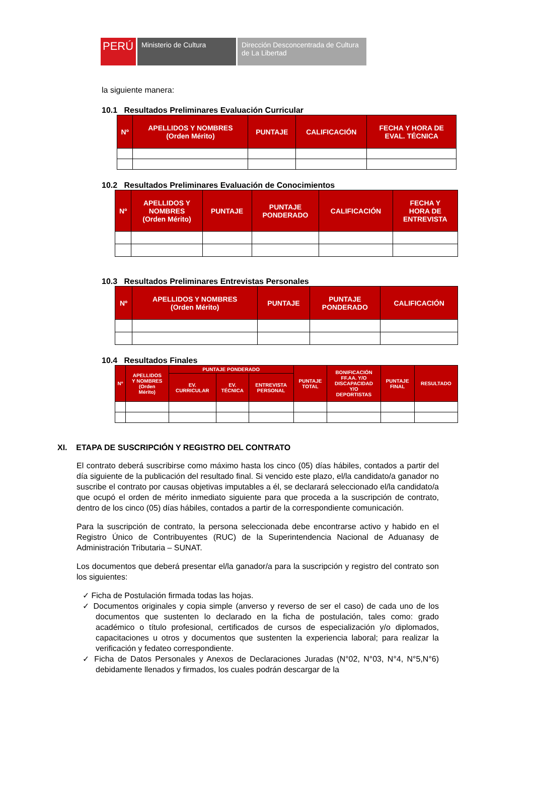PERÚ
Ministerio de Cultura Dirección Desconcentrada de Cultura de La Libertad
la siguiente manera:
10.1 Resultados Preliminares Evaluación Curricular
| Nº | APELLIDOS Y NOMBRES (Orden Mérito) | PUNTAJE | CALIFICACIÓN | FECHA Y HORA DE EVAL. TÉCNICA |
| --- | --- | --- | --- | --- |
10.2 Resultados Preliminares Evaluación de Conocimientos
| Nº | APELLIDOS Y NOMBRES (Orden Mérito) | PUNTAJE | PUNTAJE PONDERADO | CALIFICACIÓN | FECHA Y HORA DE ENTREVISTA |
| --- | --- | --- | --- | --- | --- |
10.3 Resultados Preliminares Entrevistas Personales
| Nº | APELLIDOS Y NOMBRES (Orden Mérito) | PUNTAJE | PUNTAJE PONDERADO | CALIFICACIÓN |
| --- | --- | --- | --- | --- |
10.4 Resultados Finales
| Nº | APELLIDOS Y NOMBRES (Orden Mérito) | PUNTAJE PONDERADO | | | PUNTAJE TOTAL | BONIFICACIÓN FF.AA. Y/O DISCAPACIDAD Y/O DEPORTISTAS | PUNTAJE FINAL | RESULTADO |
| --- | --- | --- | --- | --- | --- | --- | --- | --- |
| | | EV. CURRICULAR | EV. TÉCNICA | ENTREVISTA PERSONAL | | | | |
XI. ETAPA DE SUSCRIPCIÓN Y REGISTRO DEL CONTRATO
El contrato deberá suscribirse como máximo hasta los cinco (05) días hábiles, contados a partir del día siguiente de la publicación del resultado final. Si vencido este plazo, el/la candidato/a ganador no suscribe el contrato por causas objetivas imputables a él, se declarará seleccionado el/la candidato/a que ocupó el orden de mérito inmediato siguiente para que proceda a la suscripción de contrato, dentro de los cinco (05) días hábiles, contados a partir de la correspondiente comunicación.
Para la suscripción de contrato, la persona seleccionada debe encontrarse activo y habido en el Registro Único de Contribuyentes (RUC) de la Superintendencia Nacional de Aduanasy de Administración Tributaria – SUNAT.
Los documentos que deberá presentar el/la ganador/a para la suscripción y registro del contrato son los siguientes:
✓ Ficha de Postulación firmada todas las hojas.
✓ Documentos originales y copia simple (anverso y reverso de ser el caso) de cada uno de los documentos que sustenten lo declarado en la ficha de postulación, tales como: grado académico o título profesional, certificados de cursos de especialización y/o diplomados, capacitaciones u otros y documentos que sustenten la experiencia laboral; para realizar la verificación y fedateo correspondiente.
✓ Ficha de Datos Personales y Anexos de Declaraciones Juradas (N°02, N°03, N°4, N°5,N°6) debidamente llenados y firmados, los cuales podrán descargar de la